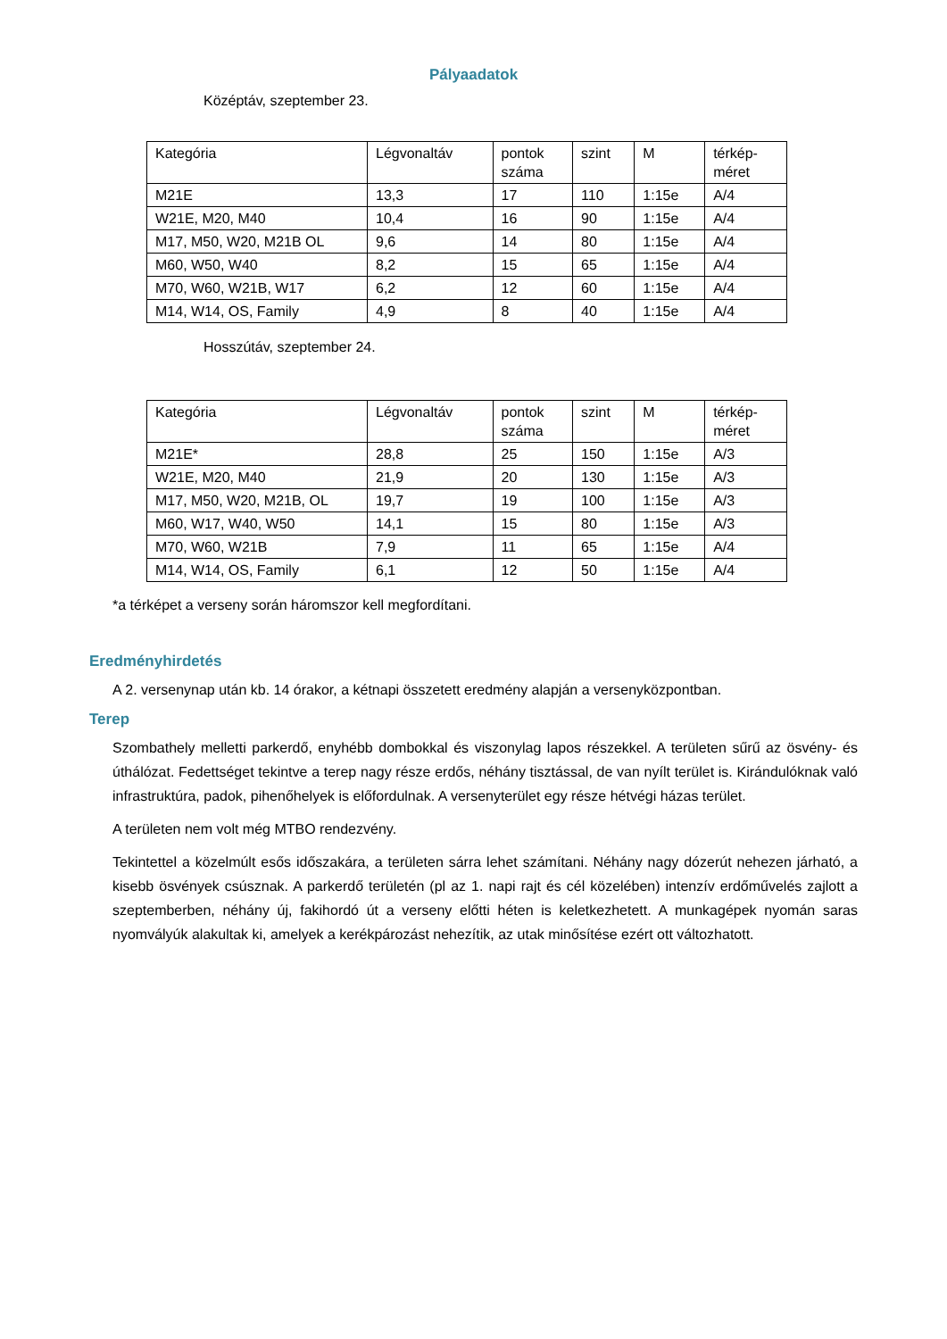Pályaadatok
Középtáv, szeptember 23.
| Kategória | Légvonaltáv | pontok száma | szint | M | térkép- méret |
| M21E | 13,3 | 17 | 110 | 1:15e | A/4 |
| W21E, M20, M40 | 10,4 | 16 | 90 | 1:15e | A/4 |
| M17, M50, W20, M21B OL | 9,6 | 14 | 80 | 1:15e | A/4 |
| M60, W50, W40 | 8,2 | 15 | 65 | 1:15e | A/4 |
| M70, W60, W21B, W17 | 6,2 | 12 | 60 | 1:15e | A/4 |
| M14, W14, OS, Family | 4,9 | 8 | 40 | 1:15e | A/4 |
Hosszútáv, szeptember 24.
| Kategória | Légvonaltáv | pontok száma | szint | M | térkép- méret |
| M21E* | 28,8 | 25 | 150 | 1:15e | A/3 |
| W21E, M20, M40 | 21,9 | 20 | 130 | 1:15e | A/3 |
| M17, M50, W20, M21B, OL | 19,7 | 19 | 100 | 1:15e | A/3 |
| M60, W17, W40, W50 | 14,1 | 15 | 80 | 1:15e | A/3 |
| M70, W60, W21B | 7,9 | 11 | 65 | 1:15e | A/4 |
| M14, W14, OS, Family | 6,1 | 12 | 50 | 1:15e | A/4 |
*a térképet a verseny során háromszor kell megfordítani.
Eredményhirdetés
A 2. versenynap után kb. 14 órakor, a kétnapi összetett eredmény alapján a versenyközpontban.
Terep
Szombathely melletti parkerdő, enyhébb dombokkal és viszonylag lapos részekkel. A területen sűrű az ösvény- és úthálózat. Fedettséget tekintve a terep nagy része erdős, néhány tisztással, de van nyílt terület is. Kirándulóknak való infrastruktúra, padok, pihenőhelyek is előfordulnak. A versenyterület egy része hétvégi házas terület.
A területen nem volt még MTBO rendezvény.
Tekintettel a közelmúlt esős időszakára, a területen sárra lehet számítani. Néhány nagy dózerút nehezen járható, a kisebb ösvények csúsznak. A parkerdő területén (pl az 1. napi rajt és cél közelében) intenzív erdőművelés zajlott a szeptemberben, néhány új, fakihordó út a verseny előtti héten is keletkezhetett. A munkagépek nyomán saras nyomvályúk alakultak ki, amelyek a kerékpározást nehezítik, az utak minősítése ezért ott változhatott.